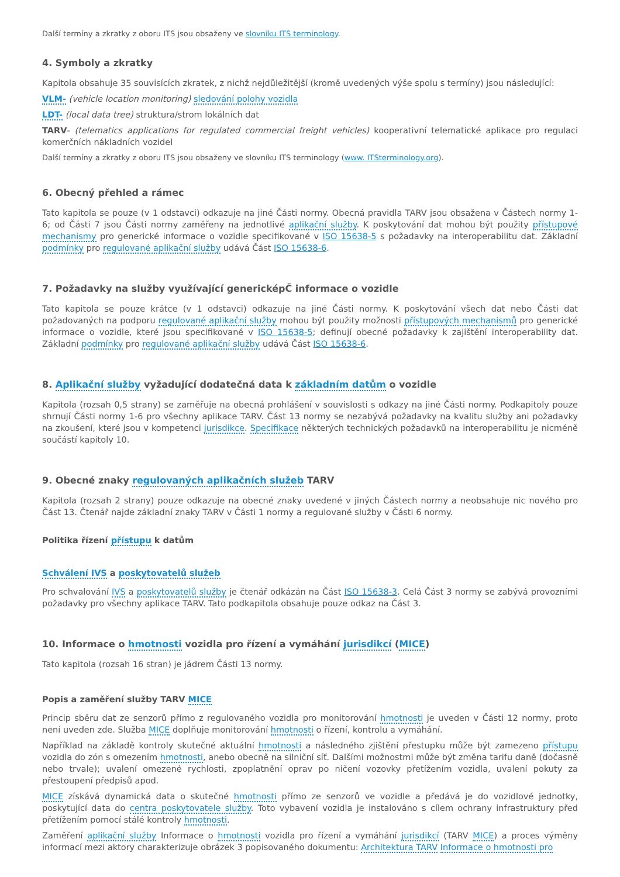Další termíny a zkratky z oboru ITS jsou obsaženy ve slovníku ITS terminology.
4. Symboly a zkratky
Kapitola obsahuje 35 souvisících zkratek, z nichž nejdůležitější (kromě uvedených výše spolu s termíny) jsou následující:
VLM- (vehicle location monitoring) sledování polohy vozidla
LDT- (local data tree) struktura/strom lokálních dat
TARV- (telematics applications for regulated commercial freight vehicles) kooperativní telematické aplikace pro regulaci komerčních nákladních vozidel
Další termíny a zkratky z oboru ITS jsou obsaženy ve slovníku ITS terminology (www. ITSterminology.org).
6. Obecný přehled a rámec
Tato kapitola se pouze (v 1 odstavci) odkazuje na jiné Části normy. Obecná pravidla TARV jsou obsažena v Částech normy 1-6; od Části 7 jsou Části normy zaměřeny na jednotlivé aplikační služby. K poskytování dat mohou být použity přístupové mechanismy pro generické informace o vozidle specifikované v ISO 15638-5 s požadavky na interoperabilitu dat. Základní podmínky pro regulované aplikační služby udává Část ISO 15638-6.
7. Požadavky na služby využívající genericképČ informace o vozidle
Tato kapitola se pouze krátce (v 1 odstavci) odkazuje na jiné Části normy. K poskytování všech dat nebo Části dat požadovaných na podporu regulované aplikační služby mohou být použity možnosti přístupových mechanismů pro generické informace o vozidle, které jsou specifikované v ISO 15638-5; definují obecné požadavky k zajištění interoperability dat. Základní podmínky pro regulované aplikační služby udává Část ISO 15638-6.
8. Aplikační služby vyžadující dodatečná data k základním datům o vozidle
Kapitola (rozsah 0,5 strany) se zaměřuje na obecná prohlášení v souvislosti s odkazy na jiné Části normy. Podkapitoly pouze shrnují Části normy 1-6 pro všechny aplikace TARV. Část 13 normy se nezabývá požadavky na kvalitu služby ani požadavky na zkoušení, které jsou v kompetenci jurisdikce. Specifikace některých technických požadavků na interoperabilitu je nicméně součástí kapitoly 10.
9. Obecné znaky regulovaných aplikačních služeb TARV
Kapitola (rozsah 2 strany) pouze odkazuje na obecné znaky uvedené v jiných Částech normy a neobsahuje nic nového pro Část 13. Čtenář najde základní znaky TARV v Části 1 normy a regulované služby v Části 6 normy.
Politika řízení přístupu k datům
Schválení IVS a poskytovatelů služeb
Pro schvalování IVS a poskytovatelů služby je čtenář odkázán na Část ISO 15638-3. Celá Část 3 normy se zabývá provozními požadavky pro všechny aplikace TARV. Tato podkapitola obsahuje pouze odkaz na Část 3.
10. Informace o hmotnosti vozidla pro řízení a vymáhání jurisdikcí (MICE)
Tato kapitola (rozsah 16 stran) je jádrem Části 13 normy.
Popis a zaměření služby TARV MICE
Princip sběru dat ze senzorů přímo z regulovaného vozidla pro monitorování hmotnosti je uveden v Části 12 normy, proto není uveden zde. Služba MICE doplňuje monitorování hmotnosti o řízení, kontrolu a vymáhání.
Například na základě kontroly skutečné aktuální hmotnosti a následného zjištění přestupku může být zamezeno přístupu vozidla do zón s omezením hmotnosti, anebo obecně na silniční síť. Dalšími možnostmi může být změna tarifu daně (dočasně nebo trvale); uvalení omezené rychlosti, zpoplatnění oprav po ničení vozovky přetížením vozidla, uvalení pokuty za přestoupení předpisů apod.
MICE získává dynamická data o skutečné hmotnosti přímo ze senzorů ve vozidle a předává je do vozidlové jednotky, poskytující data do centra poskytovatele služby. Toto vybavení vozidla je instalováno s cílem ochrany infrastruktury před přetížením pomocí stálé kontroly hmotnosti.
Zaměření aplikační služby Informace o hmotnosti vozidla pro řízení a vymáhání jurisdikcí (TARV MICE) a proces výměny informací mezi aktory charakterizuje obrázek 3 popisovaného dokumentu: Architektura TARV Informace o hmotnosti pro